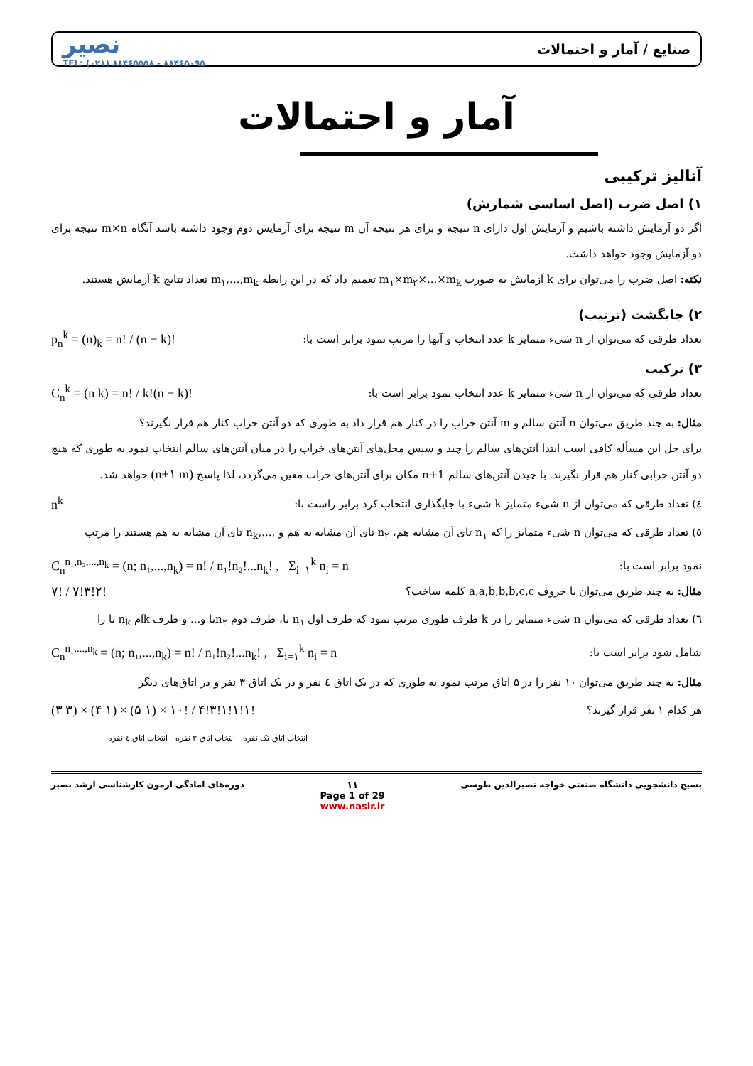صنایع / آمار و احتمالات نصیر
TEL: (۰۲۱) ۸۸۴۶۵۵۵۸ - ۸۸۴۶۵۰۹۵
آمار و احتمالات
آنالیز ترکیبی
۱) اصل ضرب (اصل اساسی شمارش)
اگر دو آزمایش داشته باشیم و آزمایش اول دارای n نتیجه و برای هر نتیجه آن m نتیجه برای آزمایش دوم وجود داشته باشد آنگاه m×n نتیجه برای دو آزمایش وجود خواهد داشت.
نکته: اصل ضرب را می‌توان برای k آزمایش به صورت m<sub>۱</sub>×m<sub>۲</sub>×...×m<sub>k</sub> تعمیم داد که در این رابطه m<sub>۱</sub>,...,m<sub>k</sub> تعداد نتایج k آزمایش هستند.
۲) جایگشت (ترتیب)
تعداد طرقی که می‌توان از n شیء متمایز k عدد انتخاب و آنها را مرتب نمود برابر است با: p<sub>n</sub><sup>k</sup> = (n)<sub>k</sub> = n! / (n − k)!
۳) ترکیب
تعداد طرقی که می‌توان از n شیء متمایز k عدد انتخاب نمود برابر است با: C<sub>n</sub><sup>k</sup> = (n k) = n! / k!(n − k)!
مثال: به چند طریق می‌توان n آنتن سالم و m آنتن خراب را در کنار هم قرار داد به طوری که دو آنتن خراب کنار هم قرار نگیرند؟
برای حل این مسأله کافی است ابتدا آنتن‌های سالم را چید و سپس محل‌های آنتن‌های خراب را در میان آنتن‌های سالم انتخاب نمود به طوری که هیچ دو آنتن خرابی کنار هم قرار نگیرند. با چیدن آنتن‌های سالم n+1 مکان برای آنتن‌های خراب معین می‌گردد، لذا پاسخ (n+۱ m) خواهد شد.
٤) تعداد طرقی که می‌توان از n شیء متمایز k شیء با جایگذاری انتخاب کرد برابر راست با: n<sup>k</sup>
٥) تعداد طرقی که می‌توان n شیء متمایز را که n<sub>۱</sub> تای آن مشابه هم، n<sub>۲</sub> تای آن مشابه به هم و ,...,n<sub>k</sub> تای آن مشابه به هم هستند را مرتب
نمود برابر است با: C<sub>n</sub><sup>n₁,n₂,...,n<sub>k</sub></sup> = (n; n₁,...,n<sub>k</sub>) = n! / n₁!n₂!...n<sub>k</sub>! , Σ<sub>i=۱</sub><sup>k</sup> n<sub>i</sub> = n
مثال: به چند طریق می‌توان با حروف a,a,b,b,b,c,c کلمه ساخت؟ ۷! / ۷!۳!۲!
٦) تعداد طرقی که می‌توان n شیء متمایز را در k ظرف طوری مرتب نمود که ظرف اول n<sub>۱</sub> تا، ظرف دوم n<sub>۲</sub>تا و... و ظرف kام n<sub>k</sub> تا را
شامل شود برابر است با: C<sub>n</sub><sup>n₁,...,n<sub>k</sub></sup> = (n; n₁,...,n<sub>k</sub>) = n! / n₁!n₂!...n<sub>k</sub>! , Σ<sub>i=۱</sub><sup>k</sup> n<sub>i</sub> = n
مثال: به چند طریق می‌توان ۱۰ نفر را در ۵ اتاق مرتب نمود به طوری که در یک اتاق ٤ نفر و در یک اتاق ۳ نفر و در اتاق‌های دیگر
هر کدام ۱ نفر قرار گیرند؟ (۳ ۳) × (۴ ۱) × (۵ ۱) × ۱۰! / ۴!۳!۱!۱!۱!
انتخاب اتاق تک نفره انتخاب اتاق ۳ نفره انتخاب اتاق ٤ نفره
بسیج دانشجویی دانشگاه صنعتی خواجه نصیرالدین طوسی ۱۱
Page 1 of 29
www.nasir.ir دوره‌های آمادگی آزمون کارشناسی ارشد نصیر